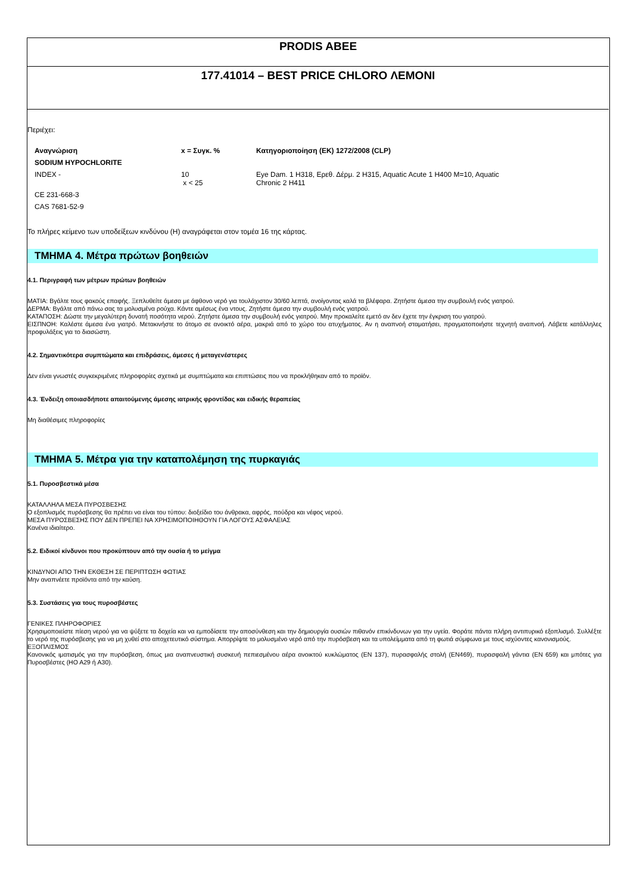PRODIS ABEE
177.41014 – BEST PRICE CHLORO ΛΕΜΟΝΙ
Περιέχει:
| Αναγνώριση | x = Συγκ. % | Κατηγοριοποίηση (ΕΚ) 1272/2008 (CLP) |
| --- | --- | --- |
| SODIUM HYPOCHLORITE | | |
| INDEX - | 10 x < 25 | Eye Dam. 1 H318, Ερεθ. Δέρμ. 2 H315, Aquatic Acute 1 H400 M=10, Aquatic Chronic 2 H411 |
| CE 231-668-3 | | |
| CAS 7681-52-9 | | |
Το πλήρες κείμενο των υποδείξεων κινδύνου (H) αναγράφεται στον τομέα 16 της κάρτας.
ΤΜΗΜΑ 4. Μέτρα πρώτων βοηθειών
4.1. Περιγραφή των μέτρων πρώτων βοηθειών
ΜΑΤΙΑ: Βγάλτε τους φακούς επαφής. Ξεπλυθείτε άμεσα με άφθονο νερό για τουλάχιστον 30/60 λεπτά, ανοίγοντας καλά τα βλέφαρα. Ζητήστε άμεσα την συμβουλή ενός γιατρού.
ΔΕΡΜΑ: Βγάλτε από πάνω σας τα μολυσμένα ρούχα. Κάντε αμέσως ένα ντους. Ζητήστε άμεσα την συμβουλή ενός γιατρού.
ΚΑΤΑΠΟΣΗ: Δώστε την μεγαλύτερη δυνατή ποσότητα νερού. Ζητήστε άμεσα την συμβουλή ενός γιατρού. Μην προκαλείτε εμετό αν δεν έχετε την έγκριση του γιατρού.
ΕΙΣΠΝΟΗ: Καλέστε άμεσα ένα γιατρό. Μετακινήστε το άτομο σε ανοικτό αέρα, μακριά από το χώρο του ατυχήματος. Αν η αναπνοή σταματήσει, πραγματοποιήστε τεχνητή αναπνοή. Λάβετε κατάλληλες προφυλάξεις για το διασώστη.
4.2. Σημαντικότερα συμπτώματα και επιδράσεις, άμεσες ή μεταγενέστερες
Δεν είναι γνωστές συγκεκριμένες πληροφορίες σχετικά με συμπτώματα και επιπτώσεις που να προκλήθηκαν από το προϊόν.
4.3. Ένδειξη οποιασδήποτε απαιτούμενης άμεσης ιατρικής φροντίδας και ειδικής θεραπείας
Μη διαθέσιμες πληροφορίες
ΤΜΗΜΑ 5. Μέτρα για την καταπολέμηση της πυρκαγιάς
5.1. Πυροσβεστικά μέσα
ΚΑΤΑΛΛΗΛΑ ΜΕΣΑ ΠΥΡΟΣΒΕΣΗΣ
Ο εξοπλισμός πυρόσβεσης θα πρέπει να είναι του τύπου: διοξείδιο του άνθρακα, αφρός, πούδρα και νέφος νερού.
ΜΕΣΑ ΠΥΡΟΣΒΕΣΗΣ ΠΟΥ ΔΕΝ ΠΡΕΠΕΙ ΝΑ ΧΡΗΣΙΜΟΠΟΙΗΘΟΥΝ ΓΙΑ ΛΟΓΟΥΣ ΑΣΦΑΛΕΙΑΣ
Κανένα ιδιαίτερο.
5.2. Ειδικοί κίνδυνοι που προκύπτουν από την ουσία ή το μείγμα
ΚΙΝΔΥΝΟΙ ΑΠΟ ΤΗΝ ΕΚΘΕΣΗ ΣΕ ΠΕΡΙΠΤΩΣΗ ΦΩΤΙΑΣ
Μην αναπνέετε προϊόντα από την καύση.
5.3. Συστάσεις για τους πυροσβέστες
ΓΕΝΙΚΕΣ ΠΛΗΡΟΦΟΡΙΕΣ
Χρησιμοποιείστε πίεση νερού για να ψύξετε τα δοχεία και να εμποδίσετε την αποσύνθεση και την δημιουργία ουσιών πιθανόν επικίνδυνων για την υγεία. Φοράτε πάντα πλήρη αντιπυρικό εξοπλισμό. Συλλέξτε το νερό της πυρόσβεσης για να μη χυθεί στο αποχετευτικό σύστημα. Απορρίψτε το μολυσμένο νερό από την πυρόσβεση και τα υπολείμματα από τη φωτιά σύμφωνα με τους ισχύοντες κανονισμούς.
ΕΞΟΠΛΙΣΜΟΣ
Κανονικός ιματισμός για την πυρόσβεση, όπως μια αναπνευστική συσκευή πεπιεσμένου αέρα ανοικτού κυκλώματος (EN 137), πυρασφαλής στολή (EN469), πυρασφαλή γάντια (EN 659) και μπότες για Πυροσβέστες (HO A29 ή A30).